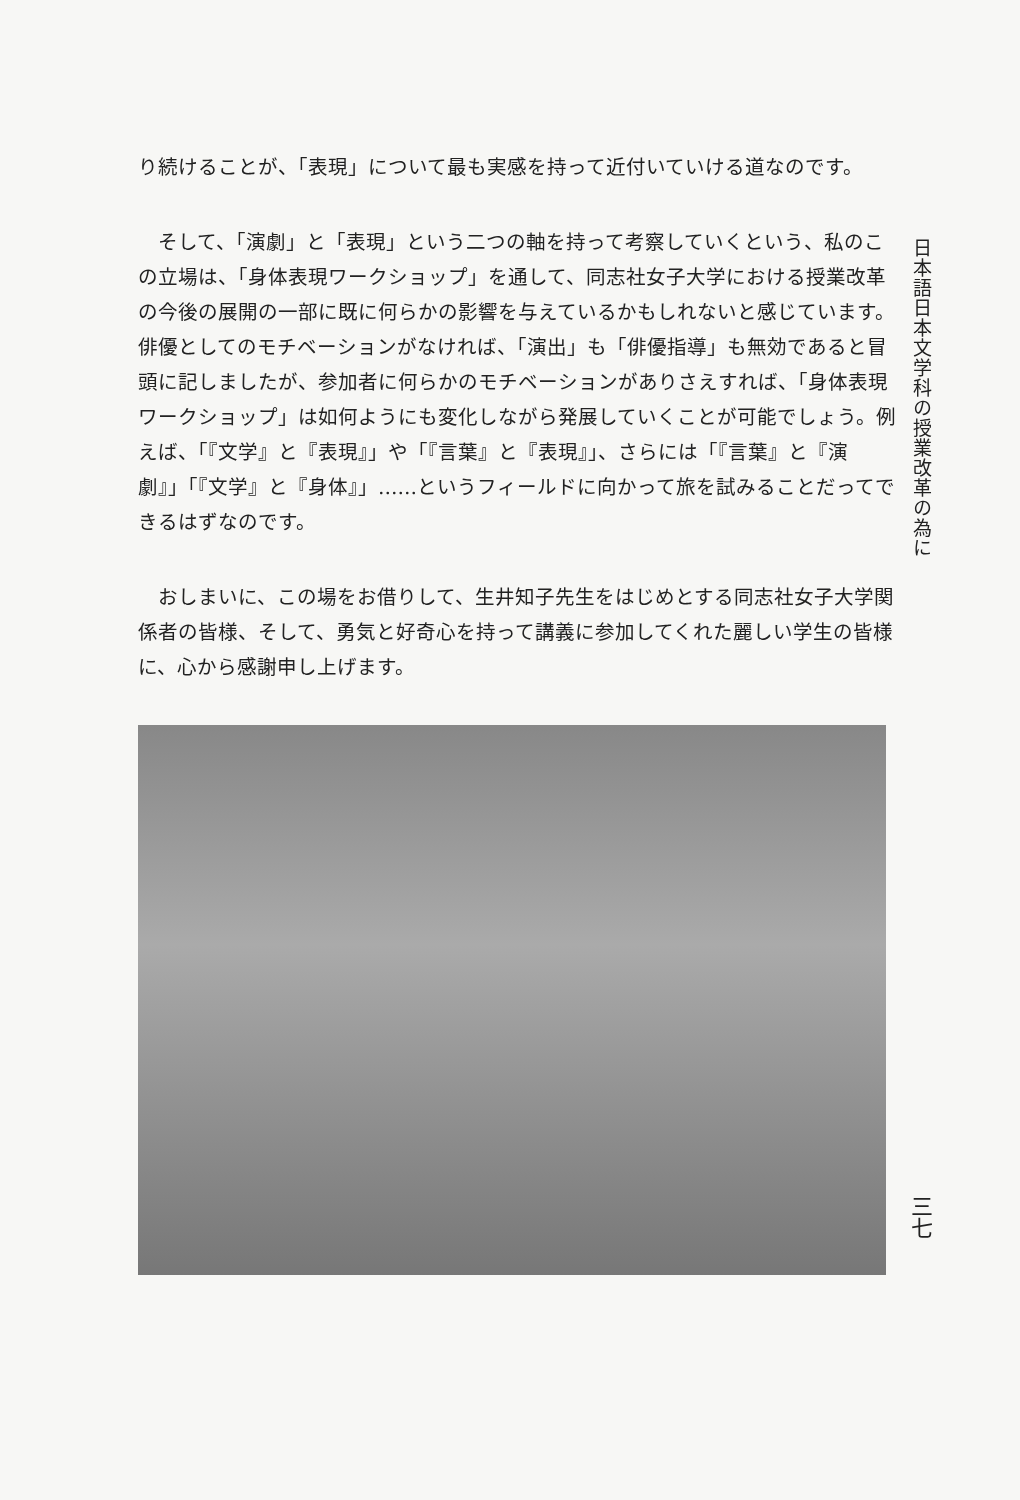日本語日本文学科の授業改革の為に
り続けることが、「表現」について最も実感を持って近付いていける道なのです。
そして、「演劇」と「表現」という二つの軸を持って考察していくという、私のこの立場は、「身体表現ワークショップ」を通して、同志社女子大学における授業改革の今後の展開の一部に既に何らかの影響を与えているかもしれないと感じています。俳優としてのモチベーションがなければ、「演出」も「俳優指導」も無効であると冒頭に記しましたが、参加者に何らかのモチベーションがありさえすれば、「身体表現ワークショップ」は如何ようにも変化しながら発展していくことが可能でしょう。例えば、「『文学』と『表現』」や「『言葉』と『表現』」、さらには「『言葉』と『演劇』」「『文学』と『身体』」……というフィールドに向かって旅を試みることだってできるはずなのです。
おしまいに、この場をお借りして、生井知子先生をはじめとする同志社女子大学関係者の皆様、そして、勇気と好奇心を持って講義に参加してくれた麗しい学生の皆様に、心から感謝申し上げます。
三七